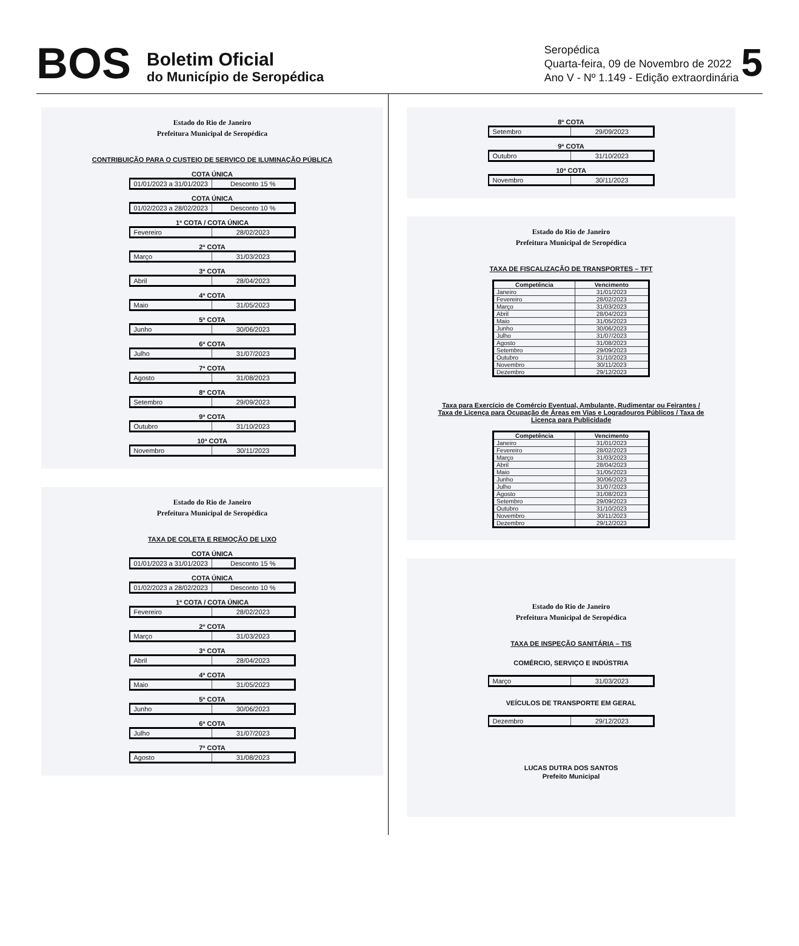BOS
Boletim Oficial
do Município de Seropédica
Seropédica
Quarta-feira, 09 de Novembro de 2022
Ano V - Nº 1.149 - Edição extraordinária
5
Estado do Rio de Janeiro
Prefeitura Municipal de Seropédica
CONTRIBUIÇÃO PARA O CUSTEIO DE SERVIÇO DE ILUMINAÇÃO PÚBLICA
COTA ÚNICA
01/01/2023 a 31/01/2023 Desconto 15 %
COTA ÚNICA
01/02/2023 a 28/02/2023 Desconto 10 %
1ª COTA / COTA ÚNICA
Fevereiro 28/02/2023
2ª COTA
Março 31/03/2023
3ª COTA
Abril 28/04/2023
4ª COTA
Maio 31/05/2023
5ª COTA
Junho 30/06/2023
6ª COTA
Julho 31/07/2023
7ª COTA
Agosto 31/08/2023
8ª COTA
Setembro 29/09/2023
9ª COTA
Outubro 31/10/2023
10ª COTA
Novembro 30/11/2023
Estado do Rio de Janeiro
Prefeitura Municipal de Seropédica
TAXA DE COLETA E REMOÇÃO DE LIXO
COTA ÚNICA
01/01/2023 a 31/01/2023 Desconto 15 %
COTA ÚNICA
01/02/2023 a 28/02/2023 Desconto 10 %
1ª COTA / COTA ÚNICA
Fevereiro 28/02/2023
2ª COTA
Março 31/03/2023
3ª COTA
Abril 28/04/2023
4ª COTA
Maio 31/05/2023
5ª COTA
Junho 30/06/2023
6ª COTA
Julho 31/07/2023
7ª COTA
Agosto 31/08/2023
8ª COTA
Setembro 29/09/2023
9ª COTA
Outubro 31/10/2023
10ª COTA
Novembro 30/11/2023
Estado do Rio de Janeiro
Prefeitura Municipal de Seropédica
TAXA DE FISCALIZAÇÃO DE TRANSPORTES – TFT
| Competência | Vencimento |
| --- | --- |
| Janeiro | 31/01/2023 |
| Fevereiro | 28/02/2023 |
| Março | 31/03/2023 |
| Abril | 28/04/2023 |
| Maio | 31/05/2023 |
| Junho | 30/06/2023 |
| Julho | 31/07/2023 |
| Agosto | 31/08/2023 |
| Setembro | 29/09/2023 |
| Outubro | 31/10/2023 |
| Novembro | 30/11/2023 |
| Dezembro | 29/12/2023 |
Taxa para Exercício de Comércio Eventual, Ambulante, Rudimentar ou Feirantes / Taxa de Licença para Ocupação de Áreas em Vias e Logradouros Públicos / Taxa de Licença para Publicidade
| Competência | Vencimento |
| --- | --- |
| Janeiro | 31/01/2023 |
| Fevereiro | 28/02/2023 |
| Março | 31/03/2023 |
| Abril | 28/04/2023 |
| Maio | 31/05/2023 |
| Junho | 30/06/2023 |
| Julho | 31/07/2023 |
| Agosto | 31/08/2023 |
| Setembro | 29/09/2023 |
| Outubro | 31/10/2023 |
| Novembro | 30/11/2023 |
| Dezembro | 29/12/2023 |
Estado do Rio de Janeiro
Prefeitura Municipal de Seropédica
TAXA DE INSPEÇÃO SANITÁRIA – TIS
COMÉRCIO, SERVIÇO E INDÚSTRIA
Março 31/03/2023
VEÍCULOS DE TRANSPORTE EM GERAL
Dezembro 29/12/2023
LUCAS DUTRA DOS SANTOS
Prefeito Municipal